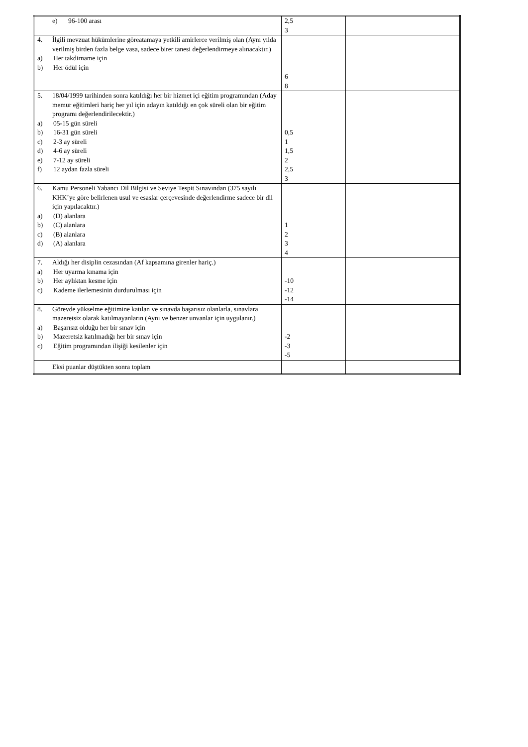| e) 96-100 arası | 2,5 3 | |
| 4. İlgili mevzuat hükümlerine göreatamaya yetkili amirlerce verilmiş olan (Aynı yılda verilmiş birden fazla belge vasa, sadece birer tanesi değerlendirmeye alınacaktır.) a) Her takdirname için b) Her ödül için | 6 8 | |
| 5. 18/04/1999 tarihinden sonra katıldığı her bir hizmet içi eğitim programından (Aday memur eğitimleri hariç her yıl için adayın katıldığı en çok süreli olan bir eğitim programı değerlendirilecektir.) a) 05-15 gün süreli b) 16-31 gün süreli c) 2-3 ay süreli d) 4-6 ay süreli e) 7-12 ay süreli f) 12 aydan fazla süreli | 0,5 1 1,5 2 2,5 3 | |
| 6. Kamu Personeli Yabancı Dil Bilgisi ve Seviye Tespit Sınavından (375 sayılı KHK’ye göre belirlenen usul ve esaslar çerçevesinde değerlendirme sadece bir dil için yapılacaktır.) a) (D) alanlara b) (C) alanlara c) (B) alanlara d) (A) alanlara | 1 2 3 4 | |
| 7. Aldığı her disiplin cezasından (Af kapsamına girenler hariç.) a) Her uyarma kınama için b) Her aylıktan kesme için c) Kademe ilerlemesinin durdurulması için | -10 -12 -14 | |
| 8. Görevde yükselme eğitimine katılan ve sınavda başarısız olanlarla, sınavlara mazeretsiz olarak katılmayanların (Aynı ve benzer unvanlar için uygulanır.) a) Başarısız olduğu her bir sınav için b) Mazeretsiz katılmadığı her bir sınav için c) Eğitim programından ilişiği kesilenler için | -2 -3 -5 | |
| Eksi puanlar düştükten sonra toplam | | |